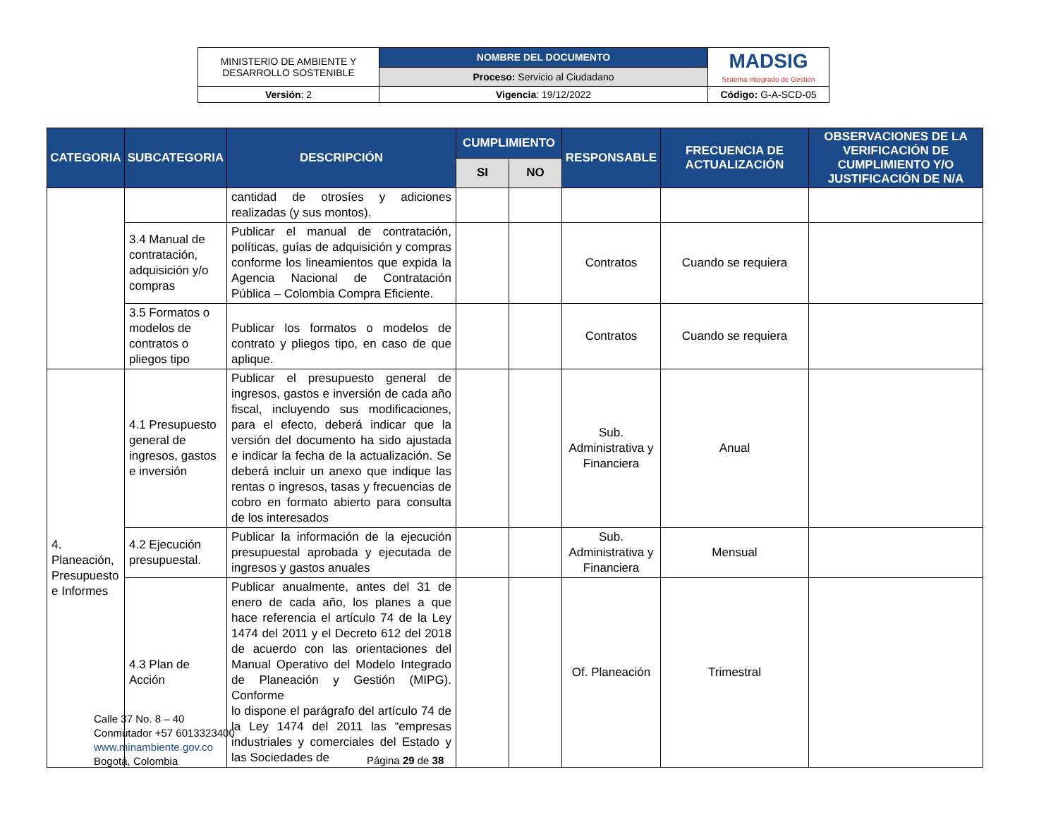| MINISTERIO DE AMBIENTE Y DESARROLLO SOSTENIBLE | NOMBRE DEL DOCUMENTO | MADSIG Sistema Integrado de Gestión |
| | Proceso: Servicio al Ciudadano | |
| Versión : 2 | Vigencia : 19/12/2022 | Código: G-A-SCD-05 |
| CATEGORIA | SUBCATEGORIA | DESCRIPCIÓN | CUMPLIMIENTO | | RESPONSABLE | FRECUENCIA DE ACTUALIZACIÓN | OBSERVACIONES DE LA VERIFICACIÓN DE CUMPLIMIENTO Y/O JUSTIFICACIÓN DE N/A |
| --- | --- | --- | --- | --- | --- | --- | --- |
| | | | SI | NO | | | |
| | | cantidad de otrosíes y adiciones realizadas (y sus montos). | | | | | |
| | 3.4 Manual de contratación, adquisición y/o compras | Publicar el manual de contratación, políticas, guías de adquisición y compras conforme los lineamientos que expida la Agencia Nacional de Contratación Pública – Colombia Compra Eficiente. | | | Contratos | Cuando se requiera | |
| | 3.5 Formatos o modelos de contratos o pliegos tipo | Publicar los formatos o modelos de contrato y pliegos tipo, en caso de que aplique. | | | Contratos | Cuando se requiera | |
| 4. Planeación, Presupuesto e Informes | 4.1 Presupuesto general de ingresos, gastos e inversión | Publicar el presupuesto general de ingresos, gastos e inversión de cada año fiscal, incluyendo sus modificaciones, para el efecto, deberá indicar que la versión del documento ha sido ajustada e indicar la fecha de la actualización. Se deberá incluir un anexo que indique las rentas o ingresos, tasas y frecuencias de cobro en formato abierto para consulta de los interesados | | | Sub. Administrativa y Financiera | Anual | |
| | 4.2 Ejecución presupuestal. | Publicar la información de la ejecución presupuestal aprobada y ejecutada de ingresos y gastos anuales | | | Sub. Administrativa y Financiera | Mensual | |
| | 4.3 Plan de Acción | Publicar anualmente, antes del 31 de enero de cada año, los planes a que hace referencia el artículo 74 de la Ley 1474 del 2011 y el Decreto 612 del 2018 de acuerdo con las orientaciones del Manual Operativo del Modelo Integrado de Planeación y Gestión (MIPG). Conforme lo dispone el parágrafo del artículo 74 de la Ley 1474 del 2011 las “empresas industriales y comerciales del Estado y las Sociedades de | | | Of. Planeación | Trimestral | |
Calle 37 No. 8 – 40
Conmutador +57 6013323400
www.minambiente.gov.co
Bogotá, Colombia
Página 29 de 38